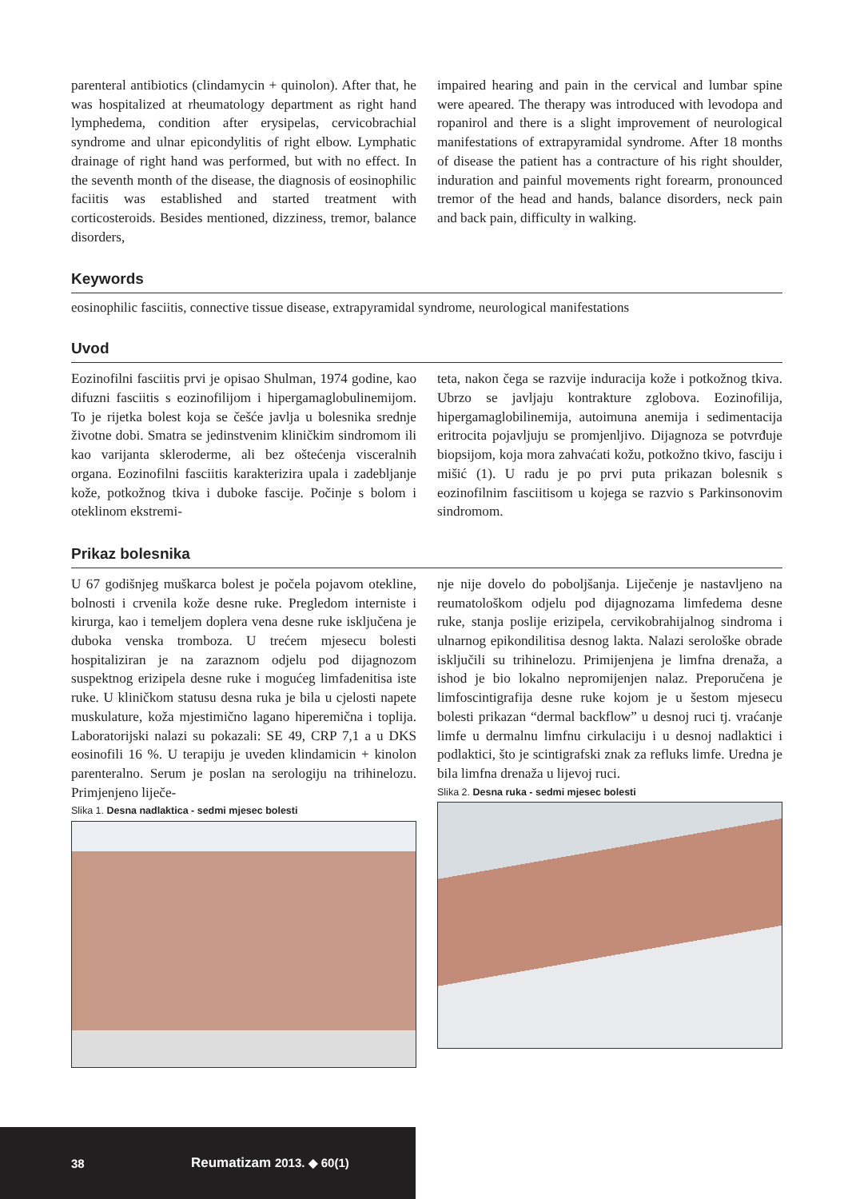parenteral antibiotics (clindamycin + quinolon). After that, he was hospitalized at rheumatology department as right hand lymphedema, condition after erysipelas, cervicobrachial syndrome and ulnar epicondylitis of right elbow. Lymphatic drainage of right hand was performed, but with no effect. In the seventh month of the disease, the diagnosis of eosinophilic faciitis was established and started treatment with corticosteroids. Besides mentioned, dizziness, tremor, balance disorders,
impaired hearing and pain in the cervical and lumbar spine were apeared. The therapy was introduced with levodopa and ropanirol and there is a slight improvement of neurological manifestations of extrapyramidal syndrome. After 18 months of disease the patient has a contracture of his right shoulder, induration and painful movements right forearm, pronounced tremor of the head and hands, balance disorders, neck pain and back pain, difficulty in walking.
Keywords
eosinophilic fasciitis, connective tissue disease, extrapyramidal syndrome, neurological manifestations
Uvod
Eozinofilni fasciitis prvi je opisao Shulman, 1974 godine, kao difuzni fasciitis s eozinofilijom i hipergamaglobulinemijom. To je rijetka bolest koja se češće javlja u bolesnika srednje životne dobi. Smatra se jedinstvenim kliničkim sindromom ili kao varijanta skleroderme, ali bez oštećenja visceralnih organa. Eozinofilni fasciitis karakterizira upala i zadebljanje kože, potkožnog tkiva i duboke fascije. Počinje s bolom i oteklinom ekstremi-
teta, nakon čega se razvije induracija kože i potkožnog tkiva. Ubrzo se javljaju kontrakture zglobova. Eozinofilija, hipergamaglobilinemija, autoimuna anemija i sedimentacija eritrocita pojavljuju se promjenljivo. Dijagnoza se potvrđuje biopsijom, koja mora zahvaćati kožu, potkožno tkivo, fasciju i mišić (1). U radu je po prvi puta prikazan bolesnik s eozinofilnim fasciitisom u kojega se razvio s Parkinsonovim sindromom.
Prikaz bolesnika
U 67 godišnjeg muškarca bolest je počela pojavom otekline, bolnosti i crvenila kože desne ruke. Pregledom interniste i kirurga, kao i temeljem doplera vena desne ruke isključena je duboka venska tromboza. U trećem mjesecu bolesti hospitaliziran je na zaraznom odjelu pod dijagnozom suspektnog erizipela desne ruke i mogućeg limfadenitisa iste ruke. U kliničkom statusu desna ruka je bila u cjelosti napete muskulature, koža mjestimično lagano hiperemična i toplija. Laboratorijski nalazi su pokazali: SE 49, CRP 7,1 a u DKS eosinofili 16 %. U terapiju je uveden klindamicin + kinolon parenteralno. Serum je poslan na serologiju na trihinelozu. Primjenjeno liječe-
Slika 1. Desna nadlaktica - sedmi mjesec bolesti
nje nije dovelo do poboljšanja. Liječenje je nastavljeno na reumatološkom odjelu pod dijagnozama limfedema desne ruke, stanja poslije erizipela, cervikobrahijalnog sindroma i ulnarnog epikondilitisa desnog lakta. Nalazi serološke obrade isključili su trihinelozu. Primijenjena je limfna drenaža, a ishod je bio lokalno nepromijenjen nalaz. Preporučena je limfoscintigrafija desne ruke kojom je u šestom mjesecu bolesti prikazan “dermal backflow” u desnoj ruci tj. vraćanje limfe u dermalnu limfnu cirkulaciju i u desnoj nadlaktici i podlaktici, što je scintigrafski znak za refluks limfe. Uredna je bila limfna drenaža u lijevoj ruci.
Slika 2. Desna ruka - sedmi mjesec bolesti
38 Reumatizam 2013. ◆ 60(1)